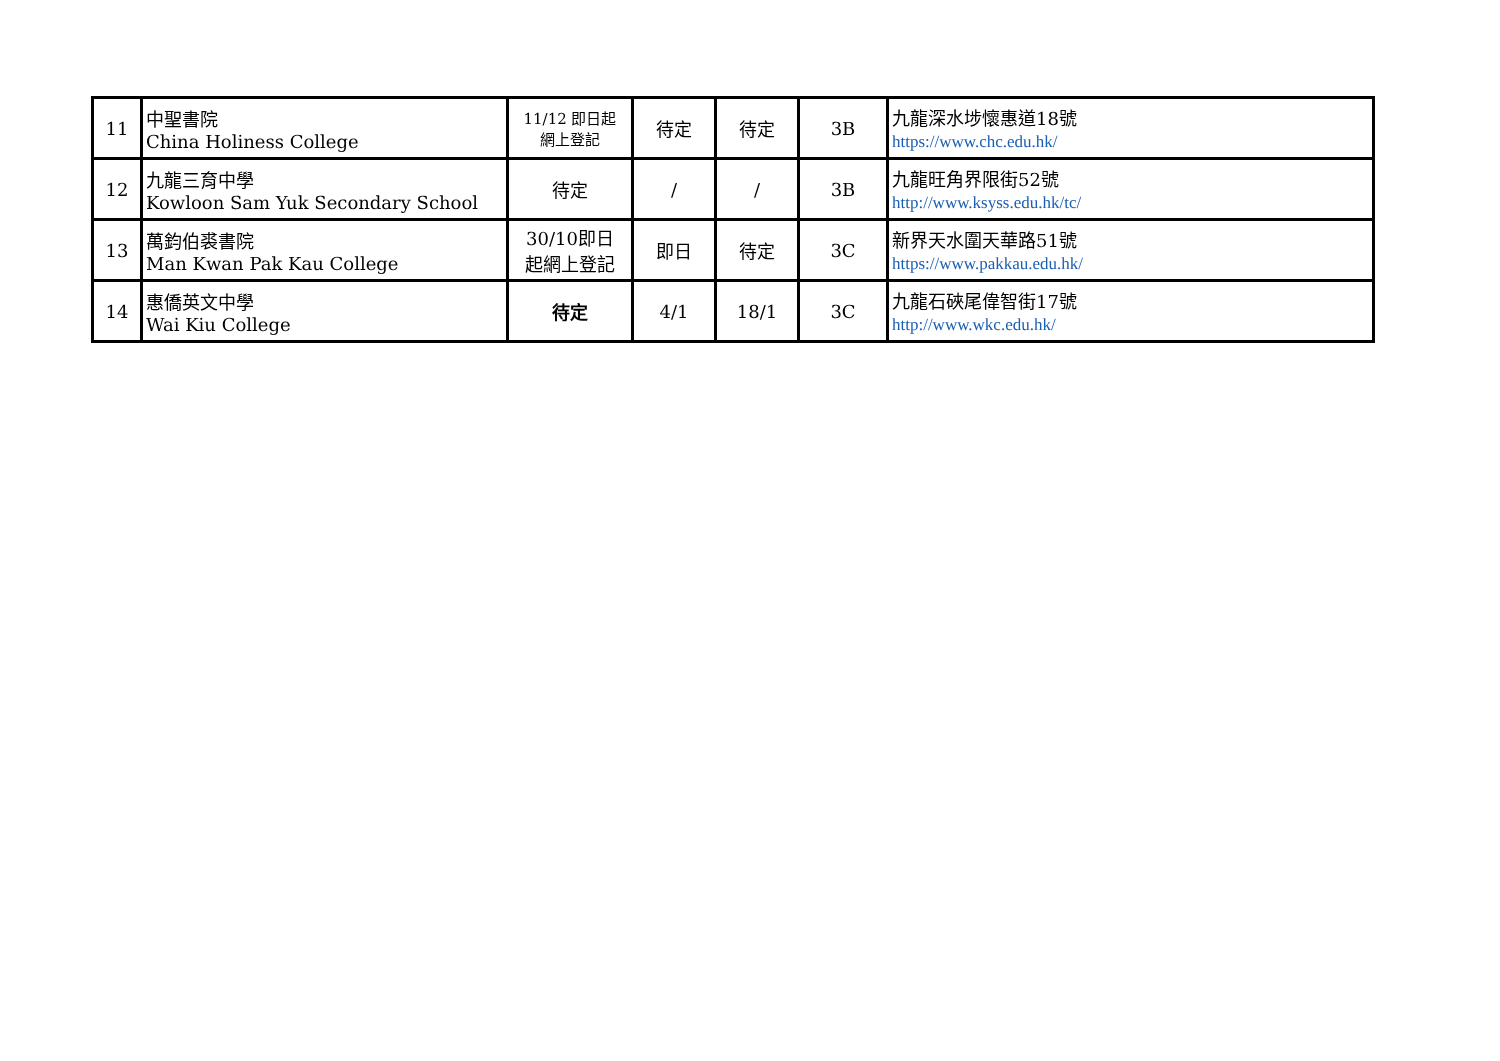| 11 | 中聖書院 China Holiness College | 11/12 即日起 網上登記 | 待定 | 待定 | 3B | 九龍深水埗懷惠道18號 https://www.chc.edu.hk/ |
| 12 | 九龍三育中學 Kowloon Sam Yuk Secondary School | 待定 | / | / | 3B | 九龍旺角界限街52號 http://www.ksyss.edu.hk/tc/ |
| 13 | 萬鈞伯裘書院 Man Kwan Pak Kau College | 30/10即日 起網上登記 | 即日 | 待定 | 3C | 新界天水圍天華路51號 https://www.pakkau.edu.hk/ |
| 14 | 惠僑英文中學 Wai Kiu College | 待定 | 4/1 | 18/1 | 3C | 九龍石硤尾偉智街17號 http://www.wkc.edu.hk/ |